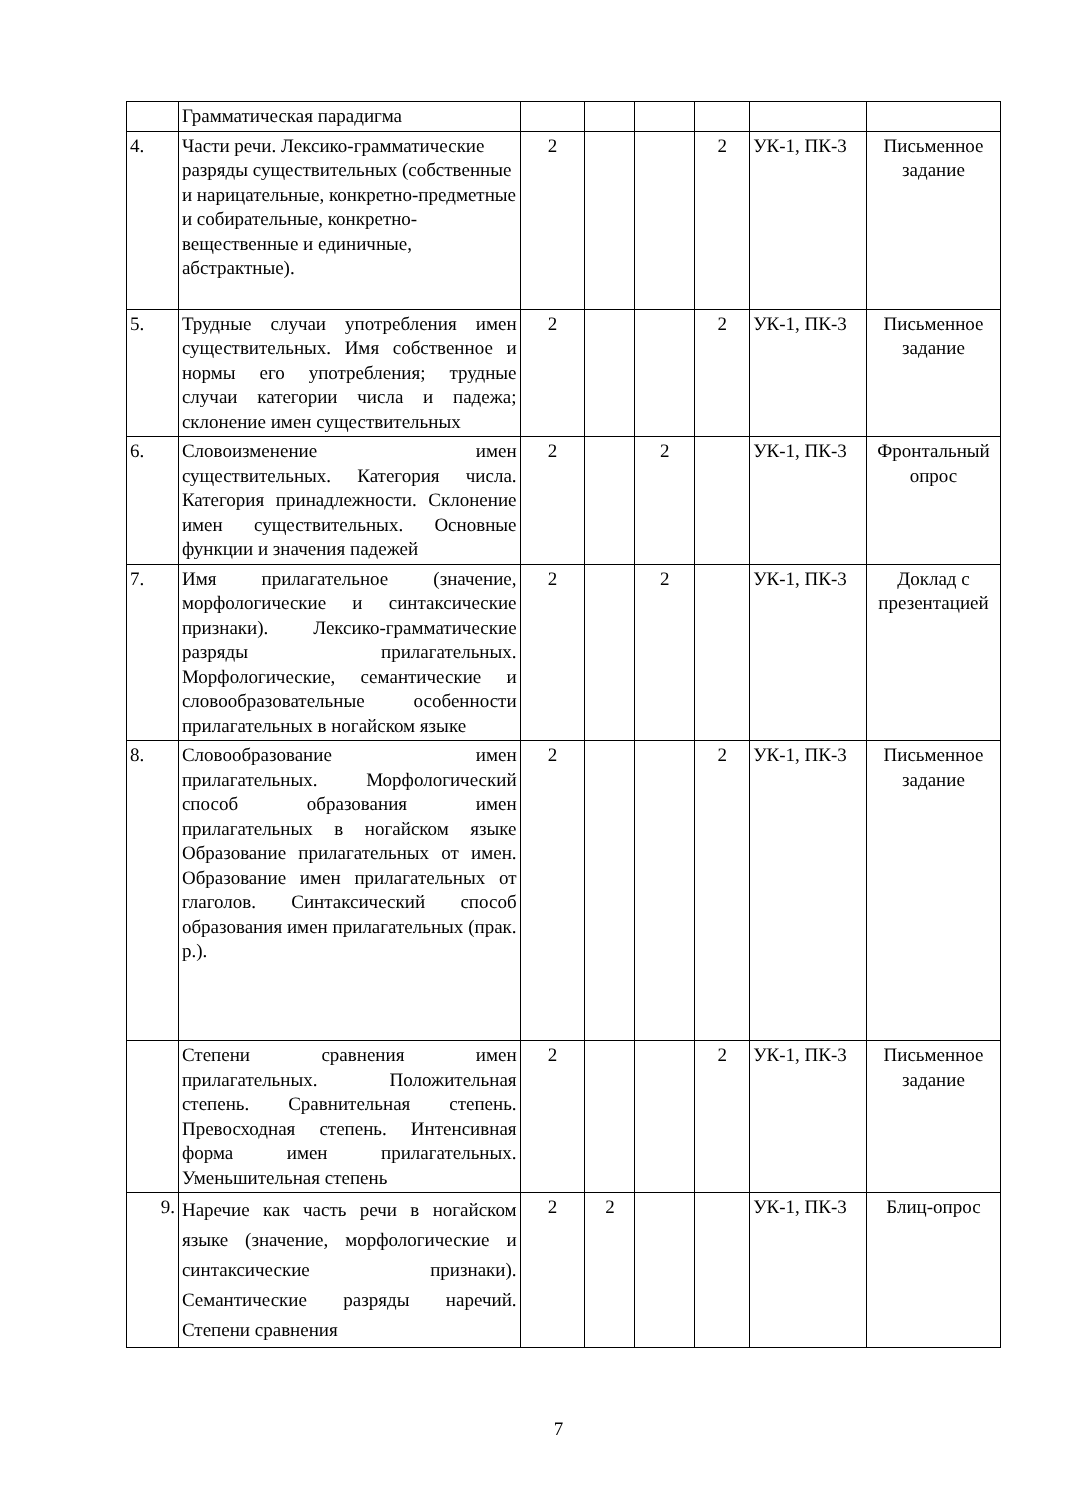| | Грамматическая парадигма | | | | | | |
| 4. | Части речи. Лексико-грамматические разряды существительных (собственные и нарицательные, конкретно-предметные и собирательные, конкретно-вещественные и единичные, абстрактные). | 2 | | | 2 | УК-1, ПК-3 | Письменное задание |
| 5. | Трудные случаи употребления имен существительных. Имя собственное и нормы его употребления; трудные случаи категории числа и падежа; склонение имен существительных | 2 | | | 2 | УК-1, ПК-3 | Письменное задание |
| 6. | Словоизменение имен существительных. Категория числа. Категория принадлежности. Склонение имен существительных. Основные функции и значения падежей | 2 | | 2 | | УК-1, ПК-3 | Фронтальный опрос |
| 7. | Имя прилагательное (значение, морфологические и синтаксические признаки). Лексико-грамматические разряды прилагательных. Морфологические, семантические и словообразовательные особенности прилагательных в ногайском языке | 2 | | 2 | | УК-1, ПК-3 | Доклад с презентацией |
| 8. | Словообразование имен прилагательных. Морфологический способ образования имен прилагательных в ногайском языке Образование прилагательных от имен. Образование имен прилагательных от глаголов. Синтаксический способ образования имен прилагательных (прак. р.). | 2 | | | 2 | УК-1, ПК-3 | Письменное задание |
| | Степени сравнения имен прилагательных. Положительная степень. Сравнительная степень. Превосходная степень. Интенсивная форма имен прилагательных. Уменьшительная степень | 2 | | | 2 | УК-1, ПК-3 | Письменное задание |
| 9. | Наречие как часть речи в ногайском языке (значение, морфологические и синтаксические признаки). Семантические разряды наречий. Степени сравнения | 2 | 2 | | | УК-1, ПК-3 | Блиц-опрос |
7